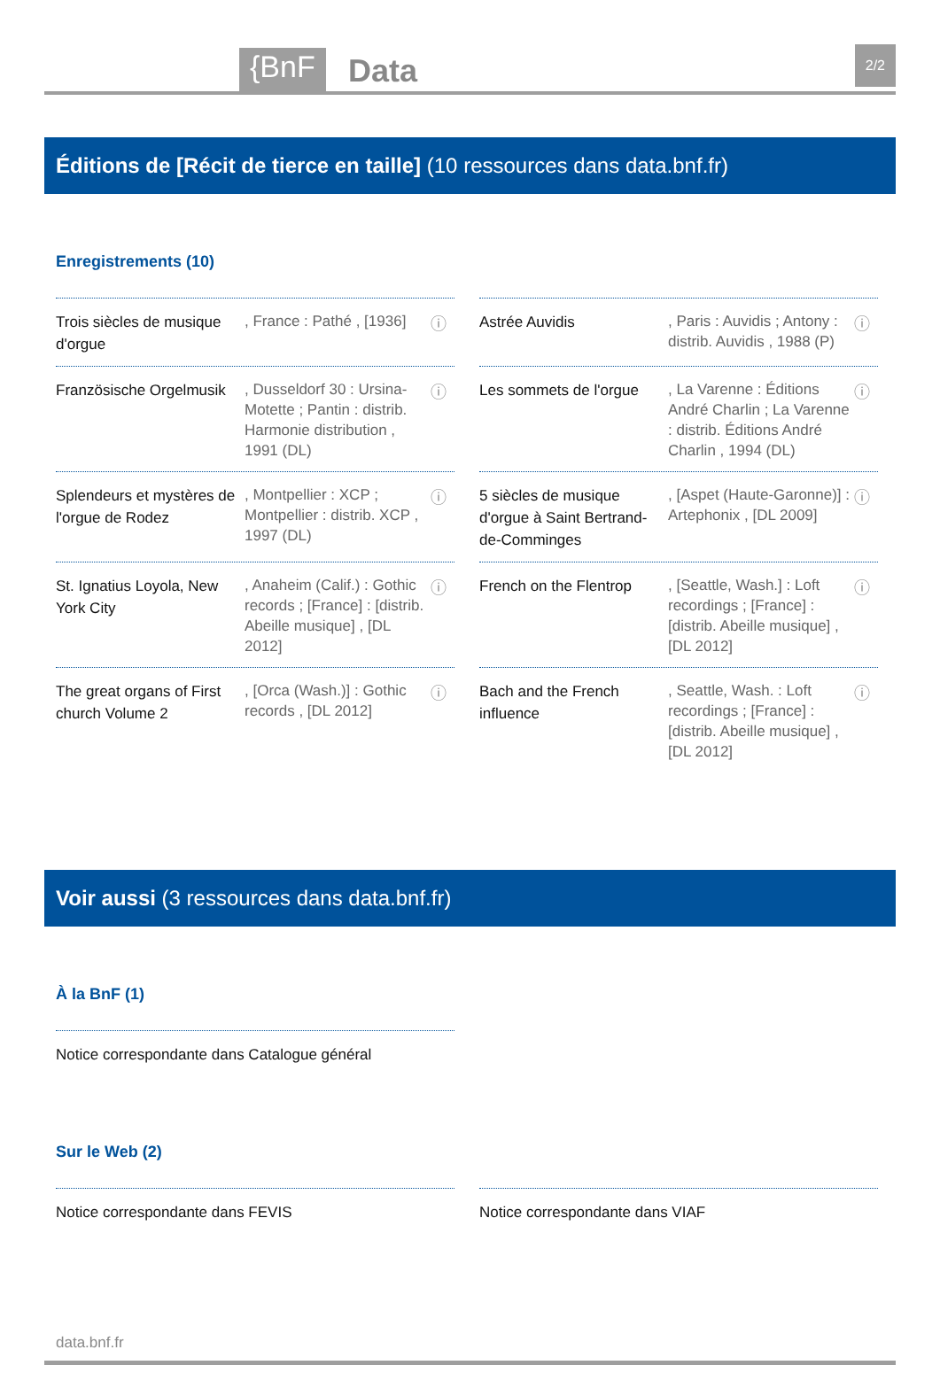{BnF Data 2/2
Éditions de [Récit de tierce en taille] (10 ressources dans data.bnf.fr)
Enregistrements (10)
Trois siècles de musique d'orgue
, France : Pathé , [1936]
ⓘ
Astrée Auvidis
, Paris : Auvidis ; Antony : distrib. Auvidis , 1988 (P)
ⓘ
Französische Orgelmusik
, Dusseldorf 30 : Ursina-Motette ; Pantin : distrib. Harmonie distribution , 1991 (DL)
ⓘ
Les sommets de l'orgue
, La Varenne : Éditions André Charlin ; La Varenne : distrib. Éditions André Charlin , 1994 (DL)
ⓘ
Splendeurs et mystères de l'orgue de Rodez
, Montpellier : XCP ; Montpellier : distrib. XCP , 1997 (DL)
ⓘ
5 siècles de musique d'orgue à Saint Bertrand-de-Comminges
, [Aspet (Haute-Garonne)] : Artephonix , [DL 2009]
ⓘ
St. Ignatius Loyola, New York City
, Anaheim (Calif.) : Gothic records ; [France] : [distrib. Abeille musique] , [DL 2012]
ⓘ
French on the Flentrop
, [Seattle, Wash.] : Loft recordings ; [France] : [distrib. Abeille musique] , [DL 2012]
ⓘ
The great organs of First church Volume 2
, [Orca (Wash.)] : Gothic records , [DL 2012]
ⓘ
Bach and the French influence
, Seattle, Wash. : Loft recordings ; [France] : [distrib. Abeille musique] , [DL 2012]
ⓘ
Voir aussi (3 ressources dans data.bnf.fr)
À la BnF (1)
Notice correspondante dans Catalogue général
Sur le Web (2)
Notice correspondante dans FEVIS
Notice correspondante dans VIAF
data.bnf.fr